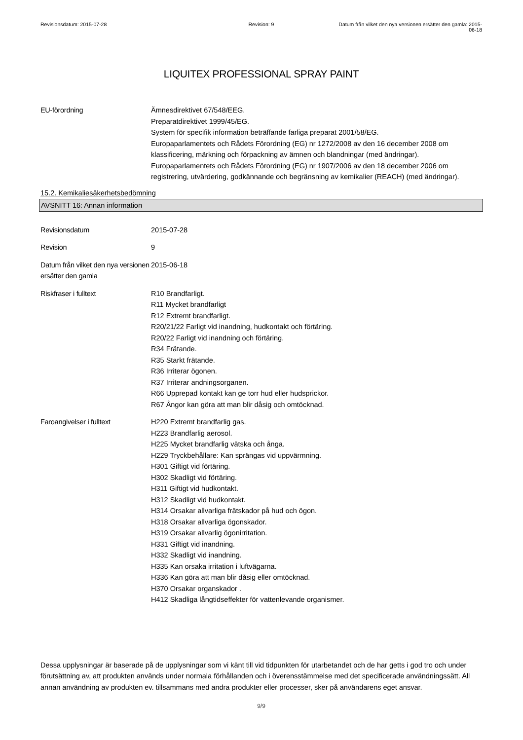Revisionsdatum: 2015-07-28 Revision: 9 Datum från vilket den nya versionen ersätter den gamla: 2015-06-18
LIQUITEX PROFESSIONAL SPRAY PAINT
EU-förordning Ämnesdirektivet 67/548/EEG.
Preparatdirektivet 1999/45/EG.
System för specifik information beträffande farliga preparat 2001/58/EG.
Europaparlamentets och Rådets Förordning (EG) nr 1272/2008 av den 16 december 2008 om klassificering, märkning och förpackning av ämnen och blandningar (med ändringar).
Europaparlamentets och Rådets Förordning (EG) nr 1907/2006 av den 18 december 2006 om registrering, utvärdering, godkännande och begränsning av kemikalier (REACH) (med ändringar).
15.2. Kemikaliesäkerhetsbedömning
AVSNITT 16: Annan information
Revisionsdatum 2015-07-28
Revision 9
Datum från vilket den nya versionen ersätter den gamla
2015-06-18
Riskfraser i fulltext R10 Brandfarligt.
R11 Mycket brandfarligt
R12 Extremt brandfarligt.
R20/21/22 Farligt vid inandning, hudkontakt och förtäring.
R20/22 Farligt vid inandning och förtäring.
R34 Frätande.
R35 Starkt frätande.
R36 Irriterar ögonen.
R37 Irriterar andningsorganen.
R66 Upprepad kontakt kan ge torr hud eller hudsprickor.
R67 Ångor kan göra att man blir dåsig och omtöcknad.
Faroangivelser i fulltext H220 Extremt brandfarlig gas.
H223 Brandfarlig aerosol.
H225 Mycket brandfarlig vätska och ånga.
H229 Tryckbehållare: Kan sprängas vid uppvärmning.
H301 Giftigt vid förtäring.
H302 Skadligt vid förtäring.
H311 Giftigt vid hudkontakt.
H312 Skadligt vid hudkontakt.
H314 Orsakar allvarliga frätskador på hud och ögon.
H318 Orsakar allvarliga ögonskador.
H319 Orsakar allvarlig ögonirritation.
H331 Giftigt vid inandning.
H332 Skadligt vid inandning.
H335 Kan orsaka irritation i luftvägarna.
H336 Kan göra att man blir dåsig eller omtöcknad.
H370 Orsakar organskador .
H412 Skadliga långtidseffekter för vattenlevande organismer.
Dessa upplysningar är baserade på de upplysningar som vi känt till vid tidpunkten för utarbetandet och de har getts i god tro och under förutsättning av, att produkten används under normala förhållanden och i överensstämmelse med det specificerade användningssätt. All annan användning av produkten ev. tillsammans med andra produkter eller processer, sker på användarens eget ansvar.
9/9